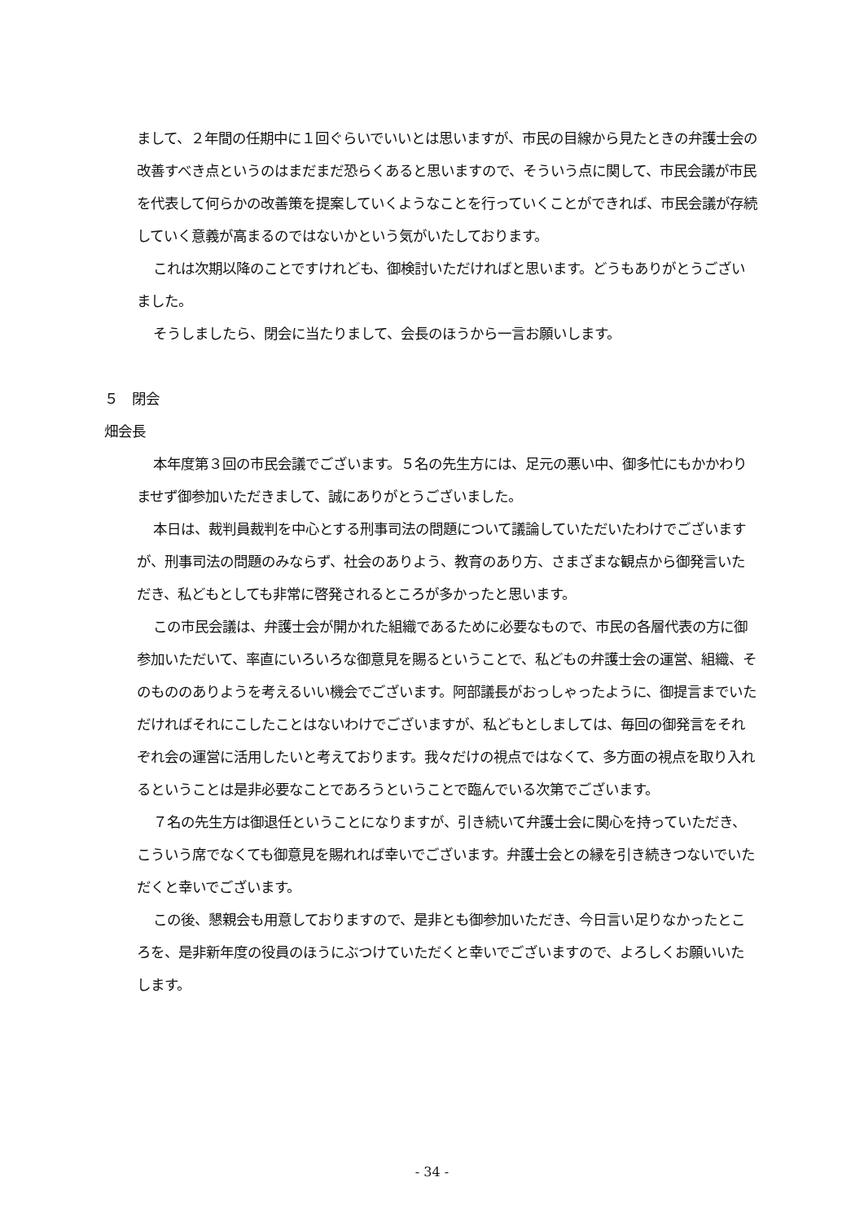まして、２年間の任期中に１回ぐらいでいいとは思いますが、市民の目線から見たときの弁護士会の改善すべき点というのはまだまだ恐らくあると思いますので、そういう点に関して、市民会議が市民を代表して何らかの改善策を提案していくようなことを行っていくことができれば、市民会議が存続していく意義が高まるのではないかという気がいたしております。
これは次期以降のことですけれども、御検討いただければと思います。どうもありがとうございました。
そうしましたら、閉会に当たりまして、会長のほうから一言お願いします。
５　閉会
畑会長
本年度第３回の市民会議でございます。５名の先生方には、足元の悪い中、御多忙にもかかわりませず御参加いただきまして、誠にありがとうございました。
本日は、裁判員裁判を中心とする刑事司法の問題について議論していただいたわけでございますが、刑事司法の問題のみならず、社会のありよう、教育のあり方、さまざまな観点から御発言いただき、私どもとしても非常に啓発されるところが多かったと思います。
この市民会議は、弁護士会が開かれた組織であるために必要なもので、市民の各層代表の方に御参加いただいて、率直にいろいろな御意見を賜るということで、私どもの弁護士会の運営、組織、そのもののありようを考えるいい機会でございます。阿部議長がおっしゃったように、御提言までいただければそれにこしたことはないわけでございますが、私どもとしましては、毎回の御発言をそれぞれ会の運営に活用したいと考えております。我々だけの視点ではなくて、多方面の視点を取り入れるということは是非必要なことであろうということで臨んでいる次第でございます。
７名の先生方は御退任ということになりますが、引き続いて弁護士会に関心を持っていただき、こういう席でなくても御意見を賜れれば幸いでございます。弁護士会との縁を引き続きつないでいただくと幸いでございます。
この後、懇親会も用意しておりますので、是非とも御参加いただき、今日言い足りなかったところを、是非新年度の役員のほうにぶつけていただくと幸いでございますので、よろしくお願いいたします。
- 34 -